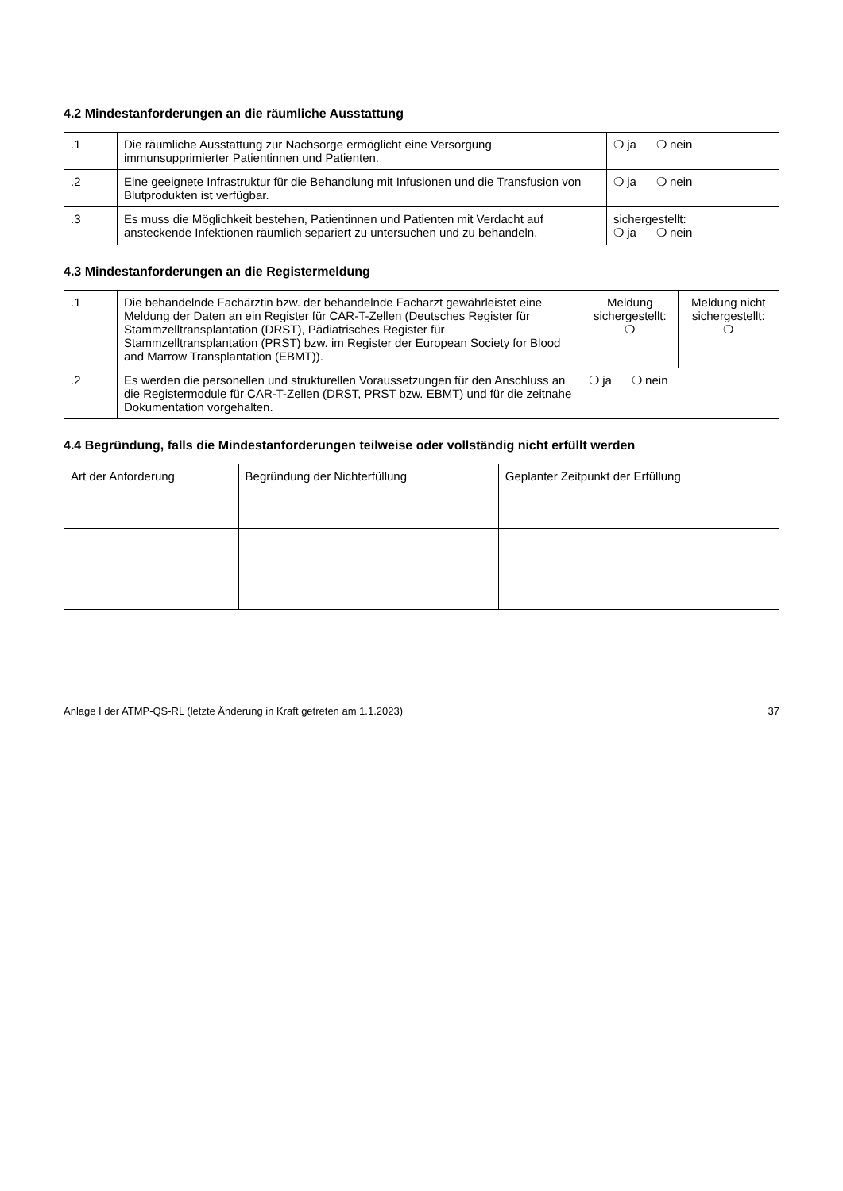4.2 Mindestanforderungen an die räumliche Ausstattung
| .1 | Die räumliche Ausstattung zur Nachsorge ermöglicht eine Versorgung immunsupprimierter Patientinnen und Patienten. | ❍ ja ❍ nein |
| .2 | Eine geeignete Infrastruktur für die Behandlung mit Infusionen und die Transfusion von Blutprodukten ist verfügbar. | ❍ ja ❍ nein |
| .3 | Es muss die Möglichkeit bestehen, Patientinnen und Patienten mit Verdacht auf ansteckende Infektionen räumlich separiert zu untersuchen und zu behandeln. | sichergestellt: ❍ ja ❍ nein |
4.3 Mindestanforderungen an die Registermeldung
| .1 | Die behandelnde Fachärztin bzw. der behandelnde Facharzt gewährleistet eine Meldung der Daten an ein Register für CAR-T-Zellen (Deutsches Register für Stammzelltransplantation (DRST), Pädiatrisches Register für Stammzelltransplantation (PRST) bzw. im Register der European Society for Blood and Marrow Transplantation (EBMT)). | Meldung sichergestellt: ❍ | Meldung nicht sichergestellt: ❍ |
| .2 | Es werden die personellen und strukturellen Voraussetzungen für den Anschluss an die Registermodule für CAR-T-Zellen (DRST, PRST bzw. EBMT) und für die zeitnahe Dokumentation vorgehalten. | ❍ ja ❍ nein | |
4.4 Begründung, falls die Mindestanforderungen teilweise oder vollständig nicht erfüllt werden
| Art der Anforderung | Begründung der Nichterfüllung | Geplanter Zeitpunkt der Erfüllung |
| --- | --- | --- |
Anlage I der ATMP-QS-RL (letzte Änderung in Kraft getreten am 1.1.2023) 37